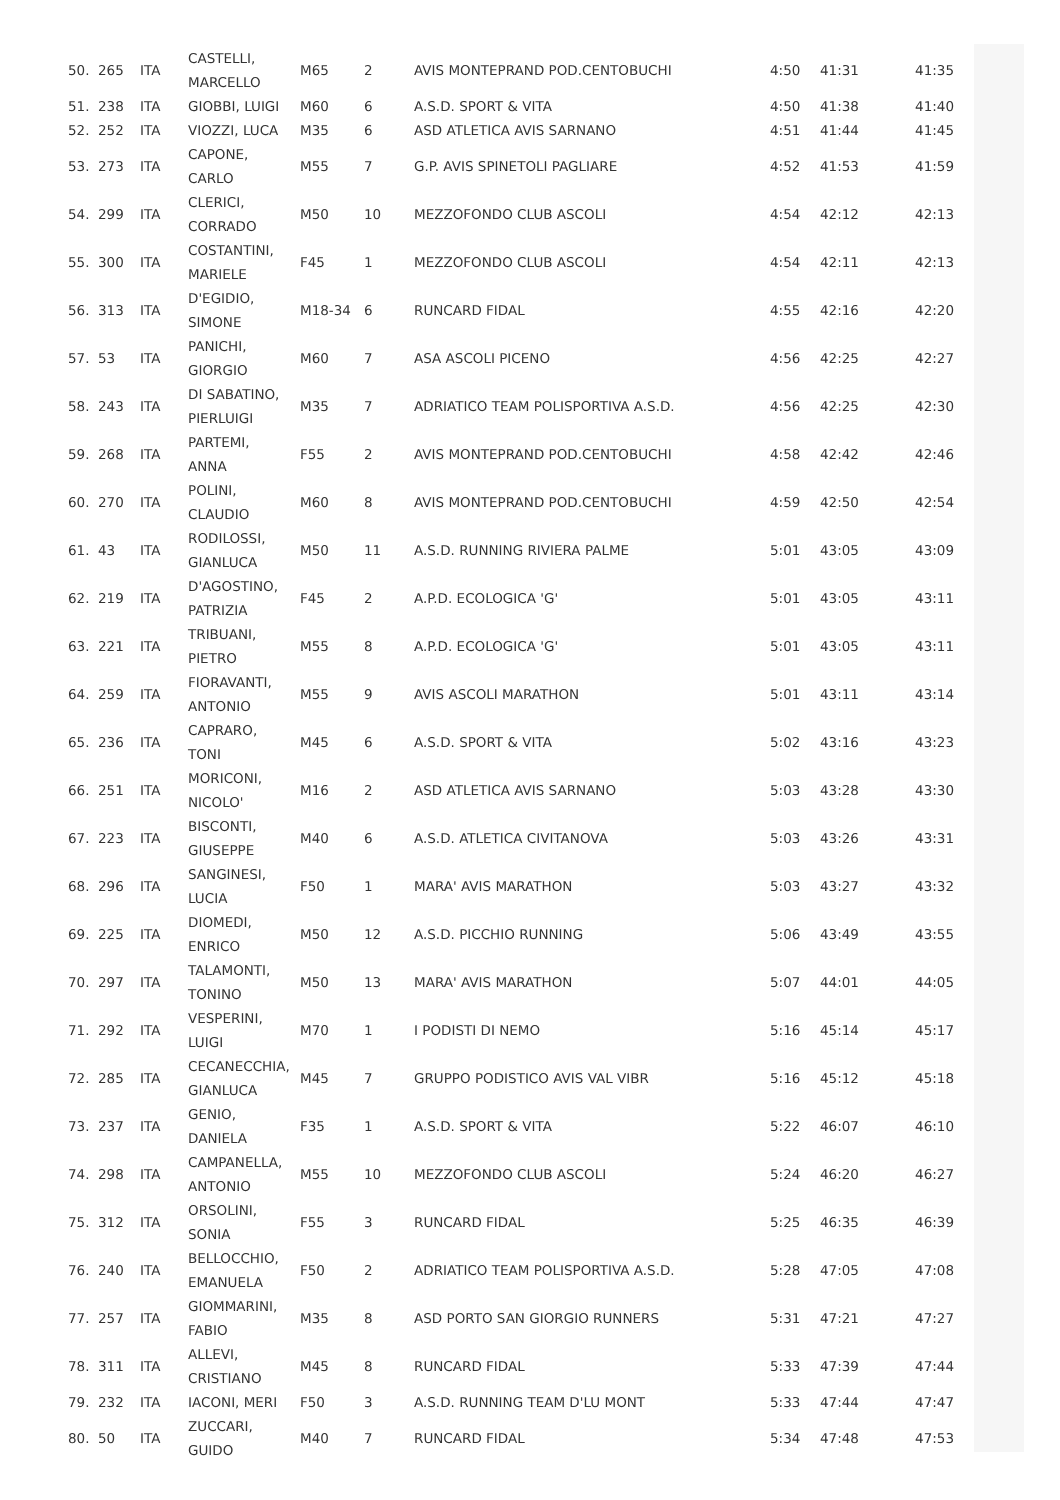| 50. | 265 | ITA | CASTELLI, MARCELLO | M65 | 2 | AVIS MONTEPRAND POD.CENTOBUCHI | 4:50 | 41:31 | 41:35 |
| 51. | 238 | ITA | GIOBBI, LUIGI | M60 | 6 | A.S.D. SPORT & VITA | 4:50 | 41:38 | 41:40 |
| 52. | 252 | ITA | VIOZZI, LUCA | M35 | 6 | ASD ATLETICA AVIS SARNANO | 4:51 | 41:44 | 41:45 |
| 53. | 273 | ITA | CAPONE, CARLO | M55 | 7 | G.P. AVIS SPINETOLI PAGLIARE | 4:52 | 41:53 | 41:59 |
| 54. | 299 | ITA | CLERICI, CORRADO | M50 | 10 | MEZZOFONDO CLUB ASCOLI | 4:54 | 42:12 | 42:13 |
| 55. | 300 | ITA | COSTANTINI, MARIELE | F45 | 1 | MEZZOFONDO CLUB ASCOLI | 4:54 | 42:11 | 42:13 |
| 56. | 313 | ITA | D'EGIDIO, SIMONE | M18-34 | 6 | RUNCARD FIDAL | 4:55 | 42:16 | 42:20 |
| 57. | 53 | ITA | PANICHI, GIORGIO | M60 | 7 | ASA ASCOLI PICENO | 4:56 | 42:25 | 42:27 |
| 58. | 243 | ITA | DI SABATINO, PIERLUIGI | M35 | 7 | ADRIATICO TEAM POLISPORTIVA A.S.D. | 4:56 | 42:25 | 42:30 |
| 59. | 268 | ITA | PARTEMI, ANNA | F55 | 2 | AVIS MONTEPRAND POD.CENTOBUCHI | 4:58 | 42:42 | 42:46 |
| 60. | 270 | ITA | POLINI, CLAUDIO | M60 | 8 | AVIS MONTEPRAND POD.CENTOBUCHI | 4:59 | 42:50 | 42:54 |
| 61. | 43 | ITA | RODILOSSI, GIANLUCA | M50 | 11 | A.S.D. RUNNING RIVIERA PALME | 5:01 | 43:05 | 43:09 |
| 62. | 219 | ITA | D'AGOSTINO, PATRIZIA | F45 | 2 | A.P.D. ECOLOGICA 'G' | 5:01 | 43:05 | 43:11 |
| 63. | 221 | ITA | TRIBUANI, PIETRO | M55 | 8 | A.P.D. ECOLOGICA 'G' | 5:01 | 43:05 | 43:11 |
| 64. | 259 | ITA | FIORAVANTI, ANTONIO | M55 | 9 | AVIS ASCOLI MARATHON | 5:01 | 43:11 | 43:14 |
| 65. | 236 | ITA | CAPRARO, TONI | M45 | 6 | A.S.D. SPORT & VITA | 5:02 | 43:16 | 43:23 |
| 66. | 251 | ITA | MORICONI, NICOLO' | M16 | 2 | ASD ATLETICA AVIS SARNANO | 5:03 | 43:28 | 43:30 |
| 67. | 223 | ITA | BISCONTI, GIUSEPPE | M40 | 6 | A.S.D. ATLETICA CIVITANOVA | 5:03 | 43:26 | 43:31 |
| 68. | 296 | ITA | SANGINESI, LUCIA | F50 | 1 | MARA' AVIS MARATHON | 5:03 | 43:27 | 43:32 |
| 69. | 225 | ITA | DIOMEDI, ENRICO | M50 | 12 | A.S.D. PICCHIO RUNNING | 5:06 | 43:49 | 43:55 |
| 70. | 297 | ITA | TALAMONTI, TONINO | M50 | 13 | MARA' AVIS MARATHON | 5:07 | 44:01 | 44:05 |
| 71. | 292 | ITA | VESPERINI, LUIGI | M70 | 1 | I PODISTI DI NEMO | 5:16 | 45:14 | 45:17 |
| 72. | 285 | ITA | CECANECCHIA, GIANLUCA | M45 | 7 | GRUPPO PODISTICO AVIS VAL VIBR | 5:16 | 45:12 | 45:18 |
| 73. | 237 | ITA | GENIO, DANIELA | F35 | 1 | A.S.D. SPORT & VITA | 5:22 | 46:07 | 46:10 |
| 74. | 298 | ITA | CAMPANELLA, ANTONIO | M55 | 10 | MEZZOFONDO CLUB ASCOLI | 5:24 | 46:20 | 46:27 |
| 75. | 312 | ITA | ORSOLINI, SONIA | F55 | 3 | RUNCARD FIDAL | 5:25 | 46:35 | 46:39 |
| 76. | 240 | ITA | BELLOCCHIO, EMANUELA | F50 | 2 | ADRIATICO TEAM POLISPORTIVA A.S.D. | 5:28 | 47:05 | 47:08 |
| 77. | 257 | ITA | GIOMMARINI, FABIO | M35 | 8 | ASD PORTO SAN GIORGIO RUNNERS | 5:31 | 47:21 | 47:27 |
| 78. | 311 | ITA | ALLEVI, CRISTIANO | M45 | 8 | RUNCARD FIDAL | 5:33 | 47:39 | 47:44 |
| 79. | 232 | ITA | IACONI, MERI | F50 | 3 | A.S.D. RUNNING TEAM D'LU MONT | 5:33 | 47:44 | 47:47 |
| 80. | 50 | ITA | ZUCCARI, GUIDO | M40 | 7 | RUNCARD FIDAL | 5:34 | 47:48 | 47:53 |